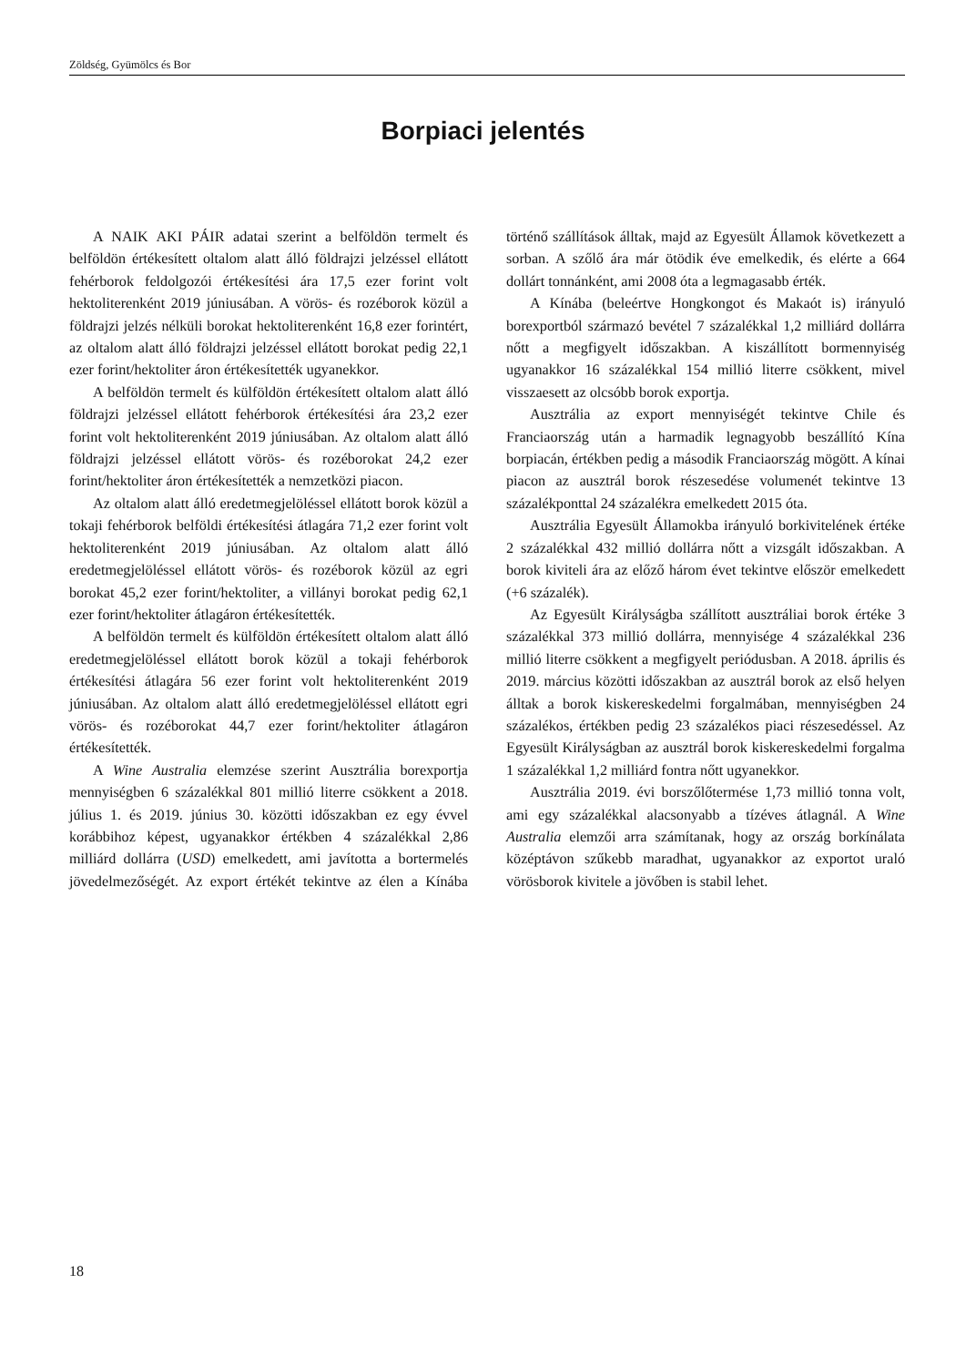Zöldség, Gyümölcs és Bor
Borpiaci jelentés
A NAIK AKI PÁIR adatai szerint a belföldön termelt és belföldön értékesített oltalom alatt álló földrajzi jelzéssel ellátott fehérborok feldolgozói értékesítési ára 17,5 ezer forint volt hektoliterenként 2019 júniusában. A vörös- és rozéborok közül a földrajzi jelzés nélküli borokat hektoliterenként 16,8 ezer forintért, az oltalom alatt álló földrajzi jelzéssel ellátott borokat pedig 22,1 ezer forint/hektoliter áron értékesítették ugyanekkor.
A belföldön termelt és külföldön értékesített oltalom alatt álló földrajzi jelzéssel ellátott fehérborok értékesítési ára 23,2 ezer forint volt hektoliterenként 2019 júniusában. Az oltalom alatt álló földrajzi jelzéssel ellátott vörös- és rozéborokat 24,2 ezer forint/hektoliter áron értékesítették a nemzetközi piacon.
Az oltalom alatt álló eredetmegjelöléssel ellátott borok közül a tokaji fehérborok belföldi értékesítési átlagára 71,2 ezer forint volt hektoliterenként 2019 júniusában. Az oltalom alatt álló eredetmegjelöléssel ellátott vörös- és rozéborok közül az egri borokat 45,2 ezer forint/hektoliter, a villányi borokat pedig 62,1 ezer forint/hektoliter átlagáron értékesítették.
A belföldön termelt és külföldön értékesített oltalom alatt álló eredetmegjelöléssel ellátott borok közül a tokaji fehérborok értékesítési átlagára 56 ezer forint volt hektoliterenként 2019 júniusában. Az oltalom alatt álló eredetmegjelöléssel ellátott egri vörös- és rozéborokat 44,7 ezer forint/hektoliter átlagáron értékesítették.
A Wine Australia elemzése szerint Ausztrália borexportja mennyiségben 6 százalékkal 801 millió literre csökkent a 2018. július 1. és 2019. június 30. közötti időszakban ez egy évvel korábbihoz képest, ugyanakkor értékben 4 százalékkal 2,86 milliárd dollárra (USD) emelkedett, ami javította a bortermelés jövedelmezőségét. Az export értékét tekintve az élen a Kínába történő szállítások álltak, majd az Egyesült Államok következett a sorban. A szőlő ára már ötödik éve emelkedik, és elérte a 664 dollárt tonnánként, ami 2008 óta a legmagasabb érték.
A Kínába (beleértve Hongkongot és Makaót is) irányuló borexportból származó bevétel 7 százalékkal 1,2 milliárd dollárra nőtt a megfigyelt időszakban. A kiszállított bormennyiség ugyanakkor 16 százalékkal 154 millió literre csökkent, mivel visszaesett az olcsóbb borok exportja.
Ausztrália az export mennyiségét tekintve Chile és Franciaország után a harmadik legnagyobb beszállító Kína borpiacán, értékben pedig a második Franciaország mögött. A kínai piacon az ausztrál borok részesedése volumenét tekintve 13 százalékponttal 24 százalékra emelkedett 2015 óta.
Ausztrália Egyesült Államokba irányuló borkivitelének értéke 2 százalékkal 432 millió dollárra nőtt a vizsgált időszakban. A borok kiviteli ára az előző három évet tekintve először emelkedett (+6 százalék).
Az Egyesült Királyságba szállított ausztráliai borok értéke 3 százalékkal 373 millió dollárra, mennyisége 4 százalékkal 236 millió literre csökkent a megfigyelt periódusban. A 2018. április és 2019. március közötti időszakban az ausztrál borok az első helyen álltak a borok kiskereskedelmi forgalmában, mennyiségben 24 százalékos, értékben pedig 23 százalékos piaci részesedéssel. Az Egyesült Királyságban az ausztrál borok kiskereskedelmi forgalma 1 százalékkal 1,2 milliárd fontra nőtt ugyanekkor.
Ausztrália 2019. évi borszőlőtermése 1,73 millió tonna volt, ami egy százalékkal alacsonyabb a tízéves átlagnál. A Wine Australia elemzői arra számítanak, hogy az ország borkínálata középtávon szűkebb maradhat, ugyanakkor az exportot uraló vörösborok kivitele a jövőben is stabil lehet.
18